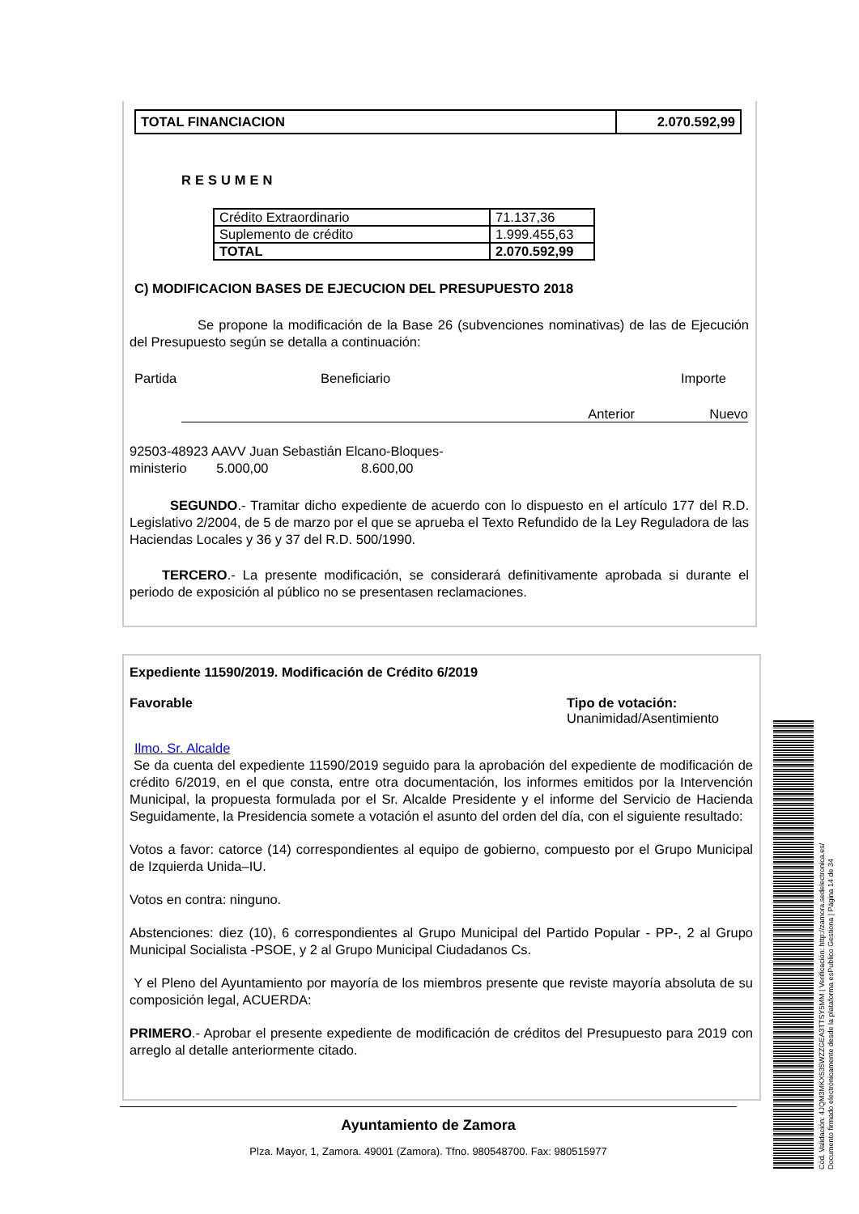| TOTAL FINANCIACION | 2.070.592,99 |
RESUMEN
| Crédito Extraordinario | 71.137,36 |
| Suplemento de crédito | 1.999.455,63 |
| TOTAL | 2.070.592,99 |
C) MODIFICACION BASES DE EJECUCION DEL PRESUPUESTO 2018
Se propone la modificación de la Base 26 (subvenciones nominativas) de las de Ejecución del Presupuesto según se detalla a continuación:
Partida Beneficiario Importe
Anterior Nuevo
92503-48923 AAVV Juan Sebastián Elcano-Bloques-
ministerio 5.000,00 8.600,00
SEGUNDO.- Tramitar dicho expediente de acuerdo con lo dispuesto en el artículo 177 del R.D. Legislativo 2/2004, de 5 de marzo por el que se aprueba el Texto Refundido de la Ley Reguladora de las Haciendas Locales y 36 y 37 del R.D. 500/1990.
TERCERO.- La presente modificación, se considerará definitivamente aprobada si durante el periodo de exposición al público no se presentasen reclamaciones.
Expediente 11590/2019. Modificación de Crédito 6/2019
Favorable Tipo de votación:
Unanimidad/Asentimiento
Ilmo. Sr. Alcalde
Se da cuenta del expediente 11590/2019 seguido para la aprobación del expediente de modificación de crédito 6/2019, en el que consta, entre otra documentación, los informes emitidos por la Intervención Municipal, la propuesta formulada por el Sr. Alcalde Presidente y el informe del Servicio de Hacienda Seguidamente, la Presidencia somete a votación el asunto del orden del día, con el siguiente resultado:
Votos a favor: catorce (14) correspondientes al equipo de gobierno, compuesto por el Grupo Municipal de Izquierda Unida–IU.
Votos en contra: ninguno.
Abstenciones: diez (10), 6 correspondientes al Grupo Municipal del Partido Popular - PP-, 2 al Grupo Municipal Socialista -PSOE, y 2 al Grupo Municipal Ciudadanos Cs.
Y el Pleno del Ayuntamiento por mayoría de los miembros presente que reviste mayoría absoluta de su composición legal, ACUERDA:
PRIMERO.- Aprobar el presente expediente de modificación de créditos del Presupuesto para 2019 con arreglo al detalle anteriormente citado.
Ayuntamiento de Zamora
Plza. Mayor, 1, Zamora. 49001 (Zamora). Tfno. 980548700. Fax: 980515977
Cód. Validación: 4JQM3MKX535WZZGEA3TTSY5MM | Verificación: http://zamora.sedelectronica.es/
Documento firmado electrónicamente desde la plataforma esPublico Gestiona | Página 14 de 34